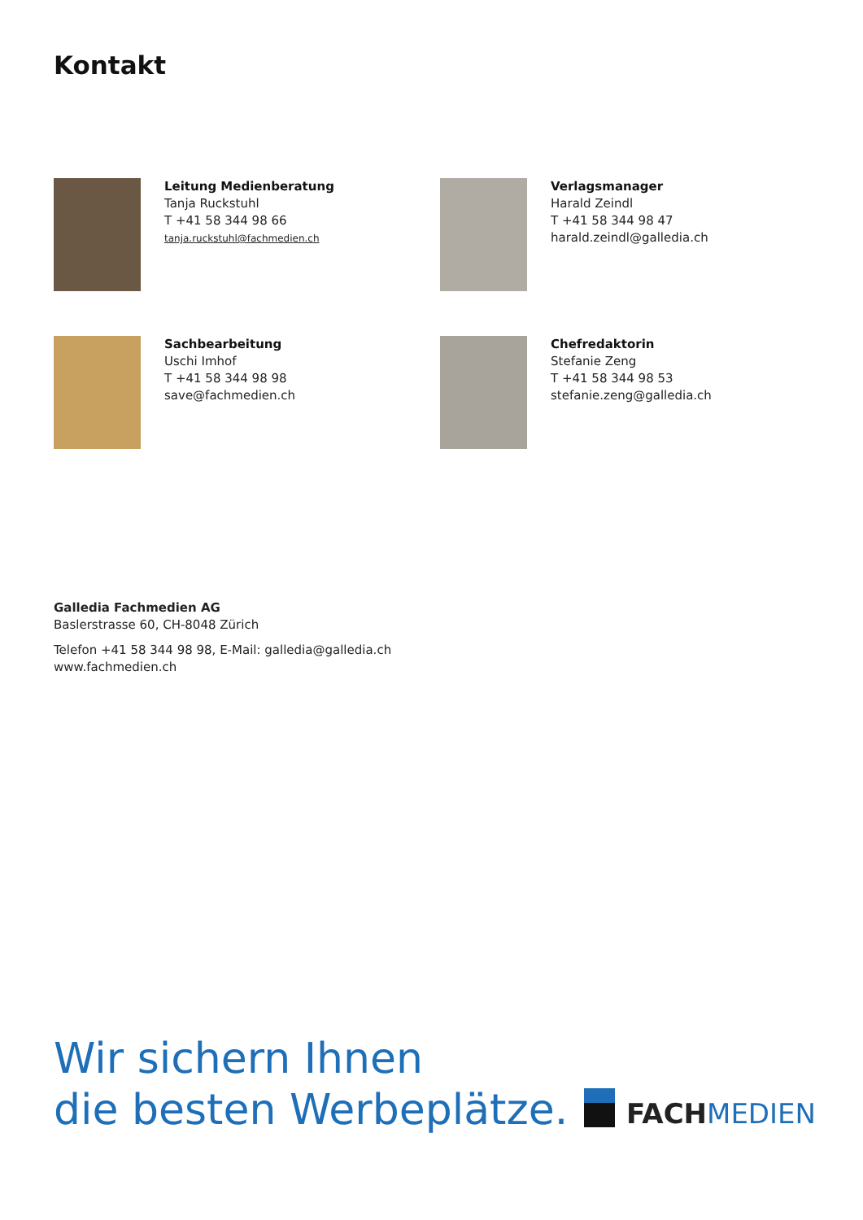Kontakt
Leitung Medienberatung
Tanja Ruckstuhl
T +41 58 344 98 66
tanja.ruckstuhl@fachmedien.ch
Verlagsmanager
Harald Zeindl
T +41 58 344 98 47
harald.zeindl@galledia.ch
Sachbearbeitung
Uschi Imhof
T +41 58 344 98 98
save@fachmedien.ch
Chefredaktorin
Stefanie Zeng
T +41 58 344 98 53
stefanie.zeng@galledia.ch
Galledia Fachmedien AG
Baslerstrasse 60, CH-8048 Zürich
Telefon +41 58 344 98 98, E-Mail: galledia@galledia.ch
www.fachmedien.ch
Wir sichern Ihnen
die besten Werbeplätze.
FACH MEDIEN